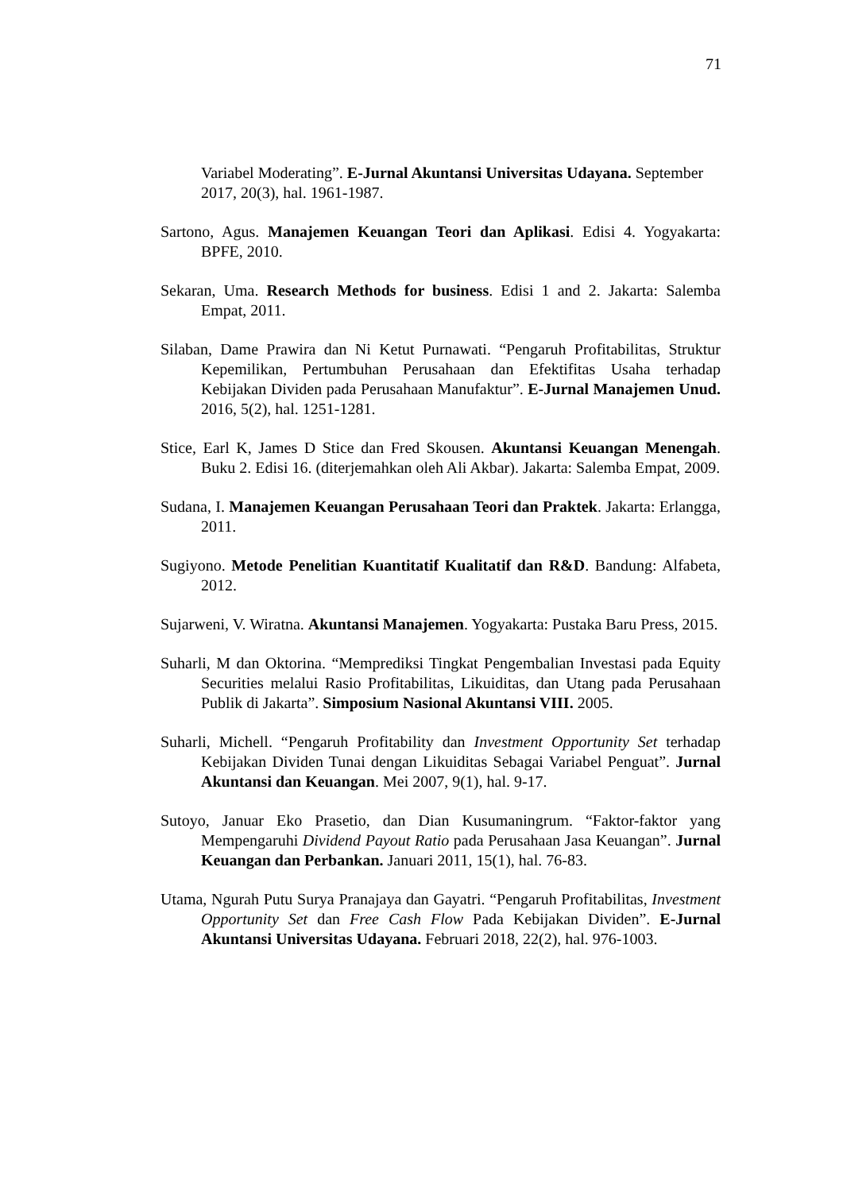71
Variabel Moderating”. E-Jurnal Akuntansi Universitas Udayana. September 2017, 20(3), hal. 1961-1987.
Sartono, Agus. Manajemen Keuangan Teori dan Aplikasi. Edisi 4. Yogyakarta: BPFE, 2010.
Sekaran, Uma. Research Methods for business. Edisi 1 and 2. Jakarta: Salemba Empat, 2011.
Silaban, Dame Prawira dan Ni Ketut Purnawati. “Pengaruh Profitabilitas, Struktur Kepemilikan, Pertumbuhan Perusahaan dan Efektifitas Usaha terhadap Kebijakan Dividen pada Perusahaan Manufaktur”. E-Jurnal Manajemen Unud. 2016, 5(2), hal. 1251-1281.
Stice, Earl K, James D Stice dan Fred Skousen. Akuntansi Keuangan Menengah. Buku 2. Edisi 16. (diterjemahkan oleh Ali Akbar). Jakarta: Salemba Empat, 2009.
Sudana, I. Manajemen Keuangan Perusahaan Teori dan Praktek. Jakarta: Erlangga, 2011.
Sugiyono. Metode Penelitian Kuantitatif Kualitatif dan R&D. Bandung: Alfabeta, 2012.
Sujarweni, V. Wiratna. Akuntansi Manajemen. Yogyakarta: Pustaka Baru Press, 2015.
Suharli, M dan Oktorina. “Memprediksi Tingkat Pengembalian Investasi pada Equity Securities melalui Rasio Profitabilitas, Likuiditas, dan Utang pada Perusahaan Publik di Jakarta”. Simposium Nasional Akuntansi VIII. 2005.
Suharli, Michell. “Pengaruh Profitability dan Investment Opportunity Set terhadap Kebijakan Dividen Tunai dengan Likuiditas Sebagai Variabel Penguat”. Jurnal Akuntansi dan Keuangan. Mei 2007, 9(1), hal. 9-17.
Sutoyo, Januar Eko Prasetio, dan Dian Kusumaningrum. “Faktor-faktor yang Mempengaruhi Dividend Payout Ratio pada Perusahaan Jasa Keuangan”. Jurnal Keuangan dan Perbankan. Januari 2011, 15(1), hal. 76-83.
Utama, Ngurah Putu Surya Pranajaya dan Gayatri. “Pengaruh Profitabilitas, Investment Opportunity Set dan Free Cash Flow Pada Kebijakan Dividen”. E-Jurnal Akuntansi Universitas Udayana. Februari 2018, 22(2), hal. 976-1003.